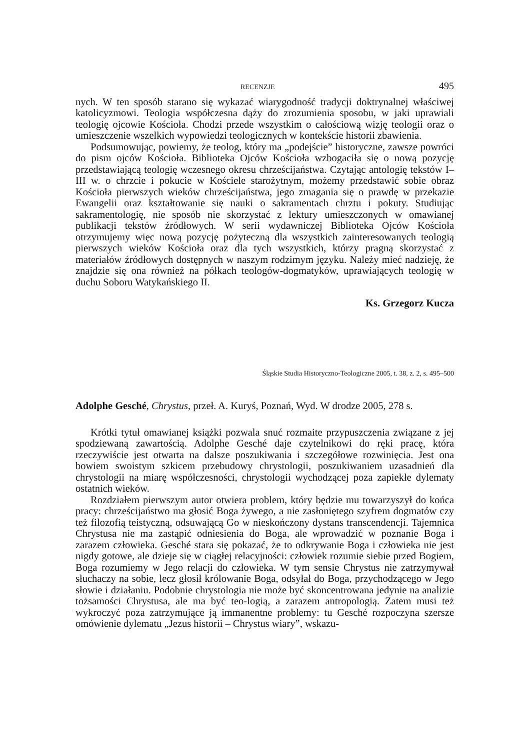RECENZJE 495
nych. W ten sposób starano się wykazać wiarygodność tradycji doktrynalnej właściwej katolicyzmowi. Teologia współczesna dąży do zrozumienia sposobu, w jaki uprawiali teologię ojcowie Kościoła. Chodzi przede wszystkim o całościową wizję teologii oraz o umieszczenie wszelkich wypowiedzi teologicznych w kontekście historii zbawienia.
Podsumowując, powiemy, że teolog, który ma „podejście” historyczne, zawsze powróci do pism ojców Kościoła. Biblioteka Ojców Kościoła wzbogaciła się o nową pozycję przedstawiającą teologię wczesnego okresu chrześcijaństwa. Czytając antologię tekstów I–III w. o chrzcie i pokucie w Kościele starożytnym, możemy przedstawić sobie obraz Kościoła pierwszych wieków chrześcijaństwa, jego zmagania się o prawdę w przekazie Ewangelii oraz kształtowanie się nauki o sakramentach chrztu i pokuty. Studiując sakramentologię, nie sposób nie skorzystać z lektury umieszczonych w omawianej publikacji tekstów źródłowych. W serii wydawniczej Biblioteka Ojców Kościoła otrzymujemy więc nową pozycję pożyteczną dla wszystkich zainteresowanych teologią pierwszych wieków Kościoła oraz dla tych wszystkich, którzy pragną skorzystać z materiałów źródłowych dostępnych w naszym rodzimym języku. Należy mieć nadzieję, że znajdzie się ona również na półkach teologów-dogmatyków, uprawiających teologię w duchu Soboru Watykańskiego II.
Ks. Grzegorz Kucza
Śląskie Studia Historyczno-Teologiczne 2005, t. 38, z. 2, s. 495–500
Adolphe Gesché, Chrystus, przeł. A. Kuryś, Poznań, Wyd. W drodze 2005, 278 s.
Krótki tytuł omawianej książki pozwala snuć rozmaite przypuszczenia związane z jej spodziewaną zawartością. Adolphe Gesché daje czytelnikowi do ręki pracę, która rzeczywiście jest otwarta na dalsze poszukiwania i szczegółowe rozwinięcia. Jest ona bowiem swoistym szkicem przebudowy chrystologii, poszukiwaniem uzasadnień dla chrystologii na miarę współczesności, chrystologii wychodzącej poza zapiekłe dylematy ostatnich wieków.
Rozdziałem pierwszym autor otwiera problem, który będzie mu towarzyszył do końca pracy: chrześcijaństwo ma głosić Boga żywego, a nie zasłoniętego szyfrem dogmatów czy też filozofią teistyczną, odsuwającą Go w nieskończony dystans transcendencji. Tajemnica Chrystusa nie ma zastąpić odniesienia do Boga, ale wprowadzić w poznanie Boga i zarazem człowieka. Gesché stara się pokazać, że to odkrywanie Boga i człowieka nie jest nigdy gotowe, ale dzieje się w ciągłej relacyjności: człowiek rozumie siebie przed Bogiem, Boga rozumiemy w Jego relacji do człowieka. W tym sensie Chrystus nie zatrzymywał słuchaczy na sobie, lecz głosił królowanie Boga, odsyłał do Boga, przychodzącego w Jego słowie i działaniu. Podobnie chrystologia nie może być skoncentrowana jedynie na analizie tożsamości Chrystusa, ale ma być teo-logią, a zarazem antropologią. Zatem musi też wykroczyć poza zatrzymujące ją immanentne problemy: tu Gesché rozpoczyna szersze omówienie dylematu „Jezus historii – Chrystus wiary”, wskazu-